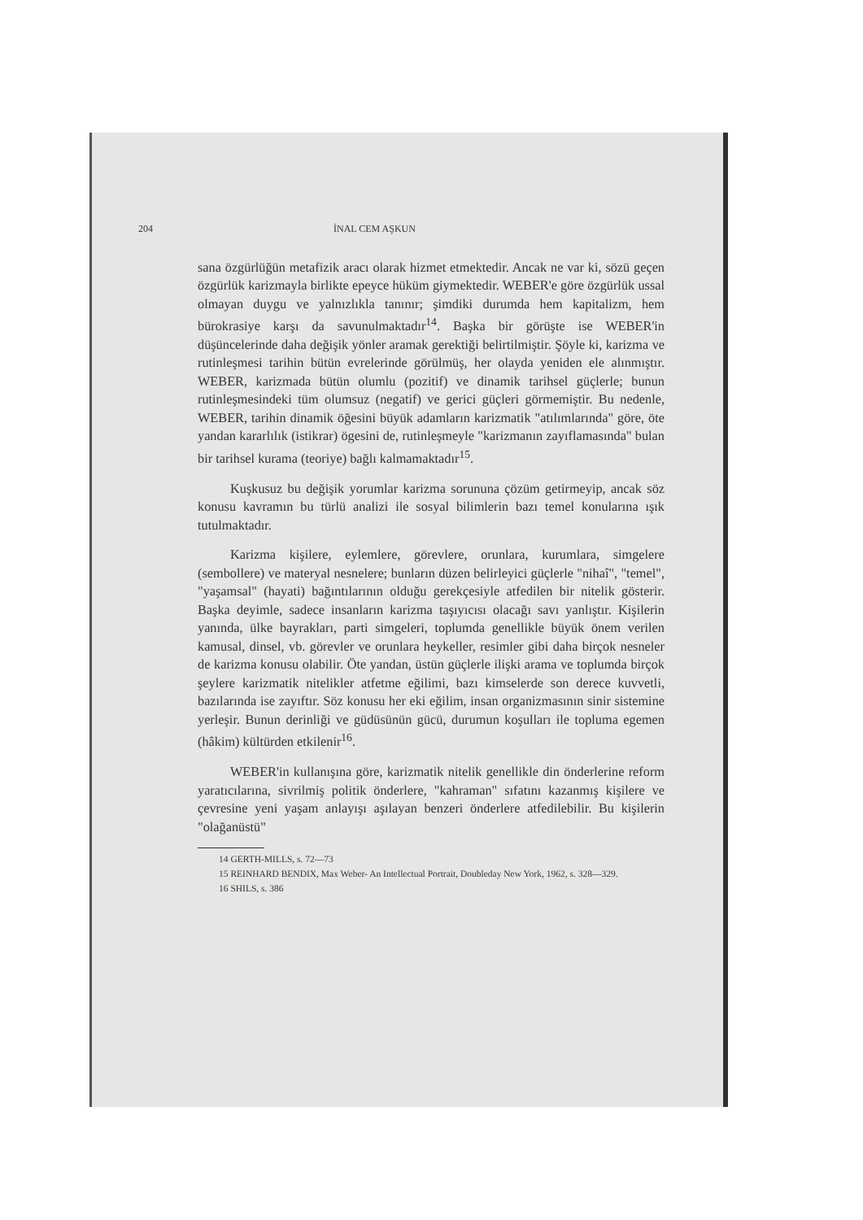204 İNAL CEM AŞKUN
sana özgürlüğün metafizik aracı olarak hizmet etmektedir. Ancak ne var ki, sözü geçen özgürlük karizmayla birlikte epeyce hüküm giymektedir. WEBER'e göre özgürlük ussal olmayan duygu ve yalnızlıkla tanınır; şimdiki durumda hem kapitalizm, hem bürokrasiye karşı da savunulmaktadır<sup>14</sup>. Başka bir görüşte ise WEBER'in düşüncelerinde daha değişik yönler aramak gerektiği belirtilmiştir. Şöyle ki, karizma ve rutinleşmesi tarihin bütün evrelerinde görülmüş, her olayda yeniden ele alınmıştır. WEBER, karizmada bütün olumlu (pozitif) ve dinamik tarihsel güçlerle; bunun rutinleşmesindeki tüm olumsuz (negatif) ve gerici güçleri görmemiştir. Bu nedenle, WEBER, tarihin dinamik öğesini büyük adamların karizmatik "atılımlarında" göre, öte yandan kararlılık (istikrar) ögesini de, rutinleşmeyle "karizmanın zayıflamasında" bulan bir tarihsel kurama (teoriye) bağlı kalmamaktadır<sup>15</sup>.
Kuşkusuz bu değişik yorumlar karizma sorununa çözüm getirmeyip, ancak söz konusu kavramın bu türlü analizi ile sosyal bilimlerin bazı temel konularına ışık tutulmaktadır.
Karizma kişilere, eylemlere, görevlere, orunlara, kurumlara, simgelere (sembollere) ve materyal nesnelere; bunların düzen belirleyici güçlerle "nihaî", "temel", "yaşamsal" (hayati) bağıntılarının olduğu gerekçesiyle atfedilen bir nitelik gösterir. Başka deyimle, sadece insanların karizma taşıyıcısı olacağı savı yanlıştır. Kişilerin yanında, ülke bayrakları, parti simgeleri, toplumda genellikle büyük önem verilen kamusal, dinsel, vb. görevler ve orunlara heykeller, resimler gibi daha birçok nesneler de karizma konusu olabilir. Öte yandan, üstün güçlerle ilişki arama ve toplumda birçok şeylere karizmatik nitelikler atfetme eğilimi, bazı kimselerde son derece kuvvetli, bazılarında ise zayıftır. Söz konusu her eki eğilim, insan organizmasının sinir sistemine yerleşir. Bunun derinliği ve güdüsünün gücü, durumun koşulları ile topluma egemen (hâkim) kültürden etkilenir<sup>16</sup>.
WEBER'in kullanışına göre, karizmatik nitelik genellikle din önderlerine reform yaratıcılarına, sivrilmiş politik önderlere, "kahraman" sıfatını kazanmış kişilere ve çevresine yeni yaşam anlayışı aşılayan benzeri önderlere atfedilebilir. Bu kişilerin "olağanüstü"
14 GERTH-MILLS, s. 72—73
15 REINHARD BENDIX, Max Weber- An Intellectual Portrait, Doubleday New York, 1962, s. 328—329.
16 SHILS, s. 386